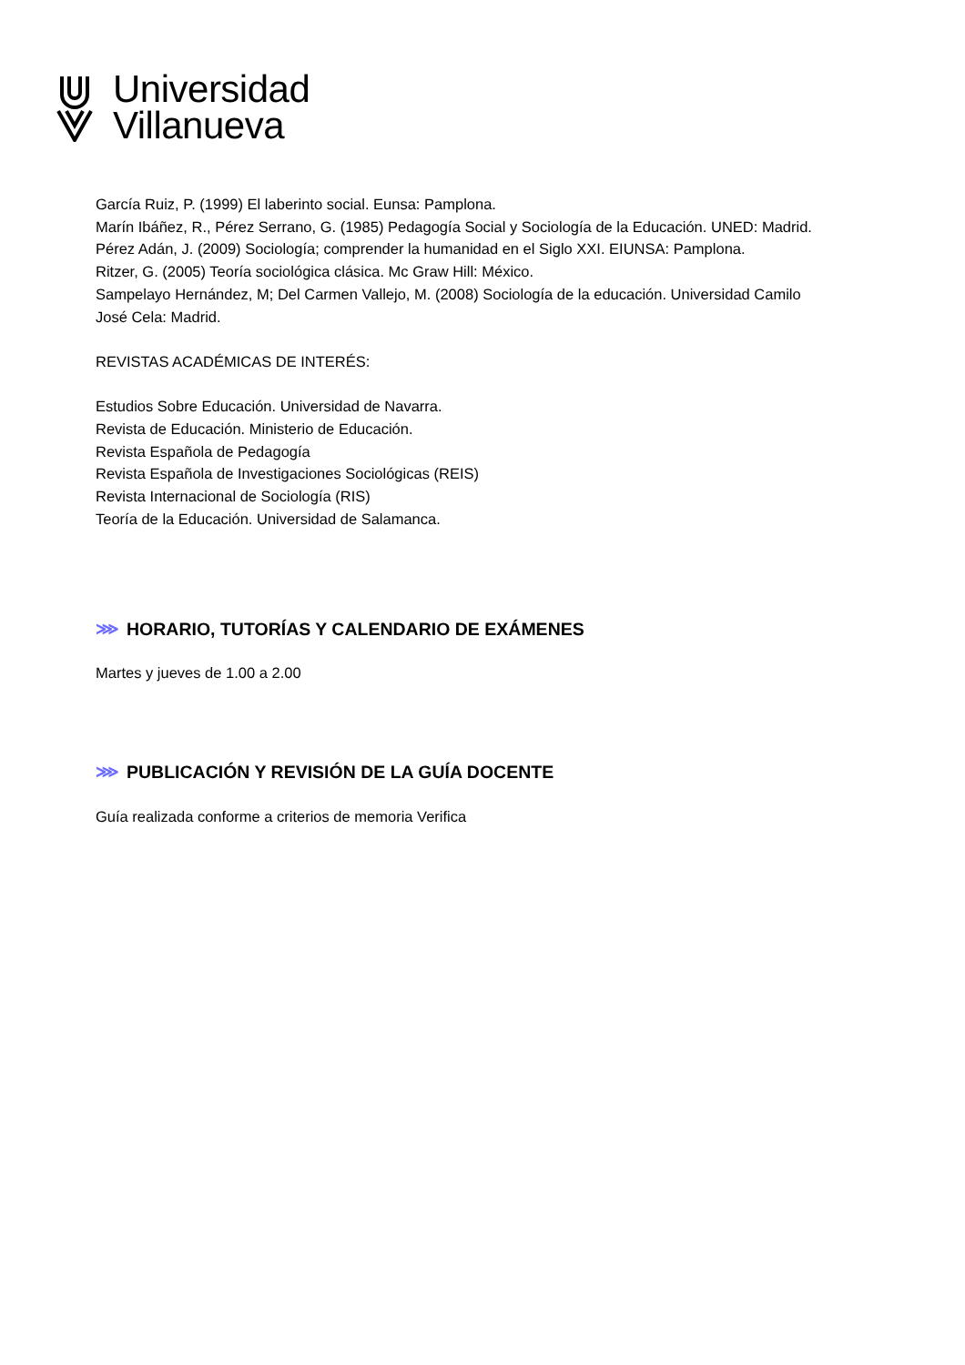Universidad
Villanueva
García Ruiz, P. (1999) El laberinto social. Eunsa: Pamplona.
Marín Ibáñez, R., Pérez Serrano, G. (1985) Pedagogía Social y Sociología de la Educación. UNED: Madrid.
Pérez Adán, J. (2009) Sociología; comprender la humanidad en el Siglo XXI. EIUNSA: Pamplona.
Ritzer, G. (2005) Teoría sociológica clásica. Mc Graw Hill: México.
Sampelayo Hernández, M; Del Carmen Vallejo, M. (2008) Sociología de la educación. Universidad Camilo José Cela: Madrid.
REVISTAS ACADÉMICAS DE INTERÉS:
Estudios Sobre Educación. Universidad de Navarra.
Revista de Educación. Ministerio de Educación.
Revista Española de Pedagogía
Revista Española de Investigaciones Sociológicas (REIS)
Revista Internacional de Sociología (RIS)
Teoría de la Educación. Universidad de Salamanca.
⋙ HORARIO, TUTORÍAS Y CALENDARIO DE EXÁMENES
Martes y jueves de 1.00 a 2.00
⋙ PUBLICACIÓN Y REVISIÓN DE LA GUÍA DOCENTE
Guía realizada conforme a criterios de memoria Verifica